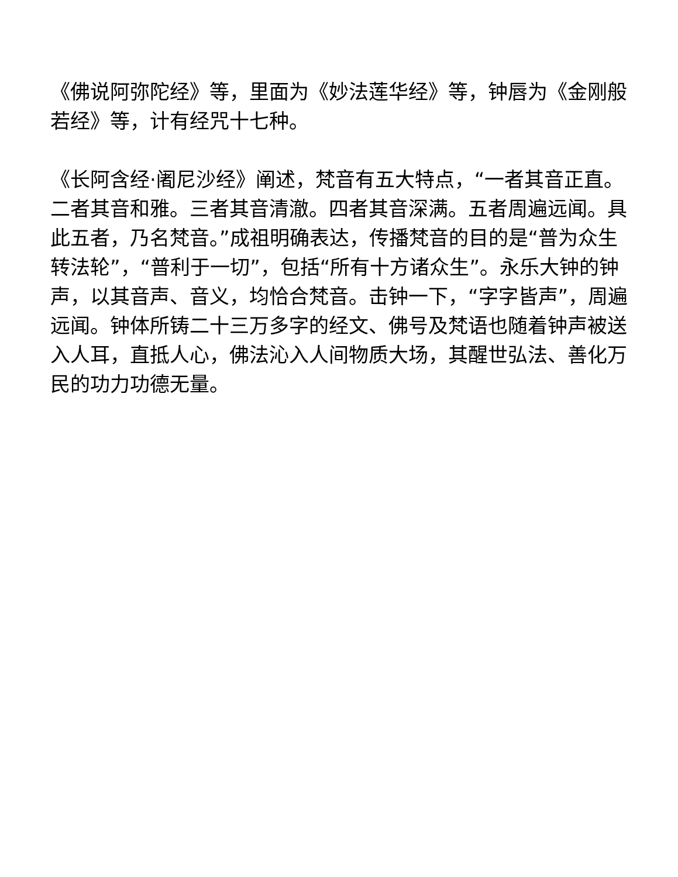《佛说阿弥陀经》等，里面为《妙法莲华经》等，钟唇为《金刚般若经》等，计有经咒十七种。
《长阿含经·阇尼沙经》阐述，梵音有五大特点，“一者其音正直。二者其音和雅。三者其音清澈。四者其音深满。五者周遍远闻。具此五者，乃名梵音。”成祖明确表达，传播梵音的目的是“普为众生转法轮”，“普利于一切”，包括“所有十方诸众生”。永乐大钟的钟声，以其音声、音义，均恰合梵音。击钟一下，“字字皆声”，周遍远闻。钟体所铸二十三万多字的经文、佛号及梵语也随着钟声被送入人耳，直抵人心，佛法沁入人间物质大场，其醒世弘法、善化万民的功力功德无量。